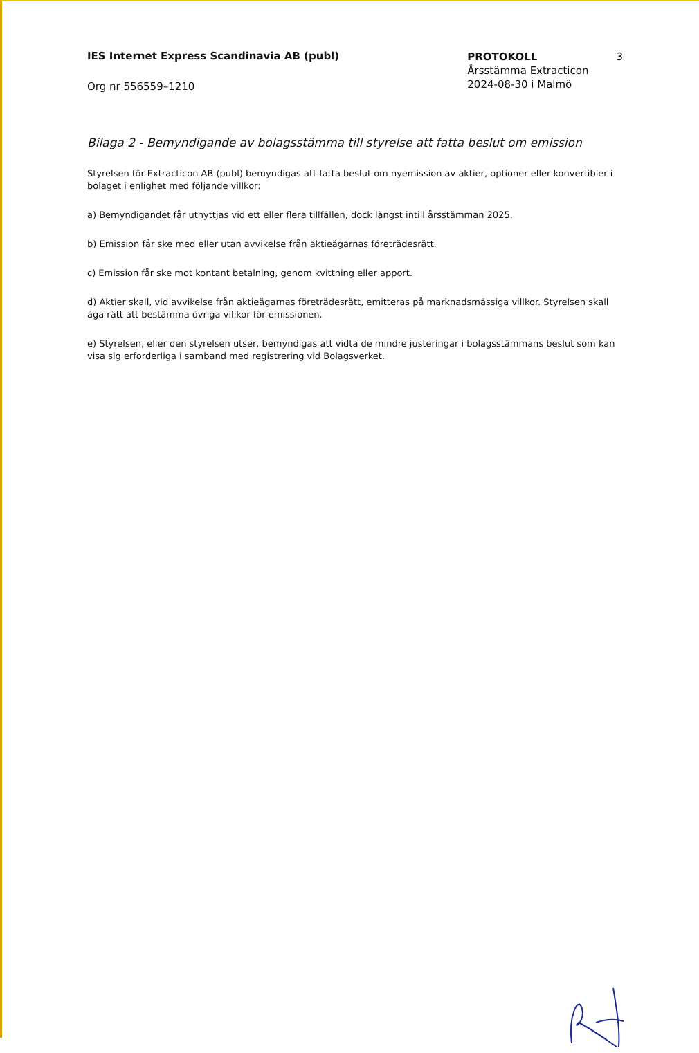IES Internet Express Scandinavia AB (publ)
Org nr 556559–1210
PROTOKOLL
Årsstämma Extracticon
2024-08-30 i Malmö
3
Bilaga 2 - Bemyndigande av bolagsstämma till styrelse att fatta beslut om emission
Styrelsen för Extracticon AB (publ) bemyndigas att fatta beslut om nyemission av aktier, optioner eller konvertibler i bolaget i enlighet med följande villkor:
a) Bemyndigandet får utnyttjas vid ett eller flera tillfällen, dock längst intill årsstämman 2025.
b) Emission får ske med eller utan avvikelse från aktieägarnas företrädesrätt.
c) Emission får ske mot kontant betalning, genom kvittning eller apport.
d) Aktier skall, vid avvikelse från aktieägarnas företrädesrätt, emitteras på marknadsmässiga villkor. Styrelsen skall äga rätt att bestämma övriga villkor för emissionen.
e) Styrelsen, eller den styrelsen utser, bemyndigas att vidta de mindre justeringar i bolagsstämmans beslut som kan visa sig erforderliga i samband med registrering vid Bolagsverket.